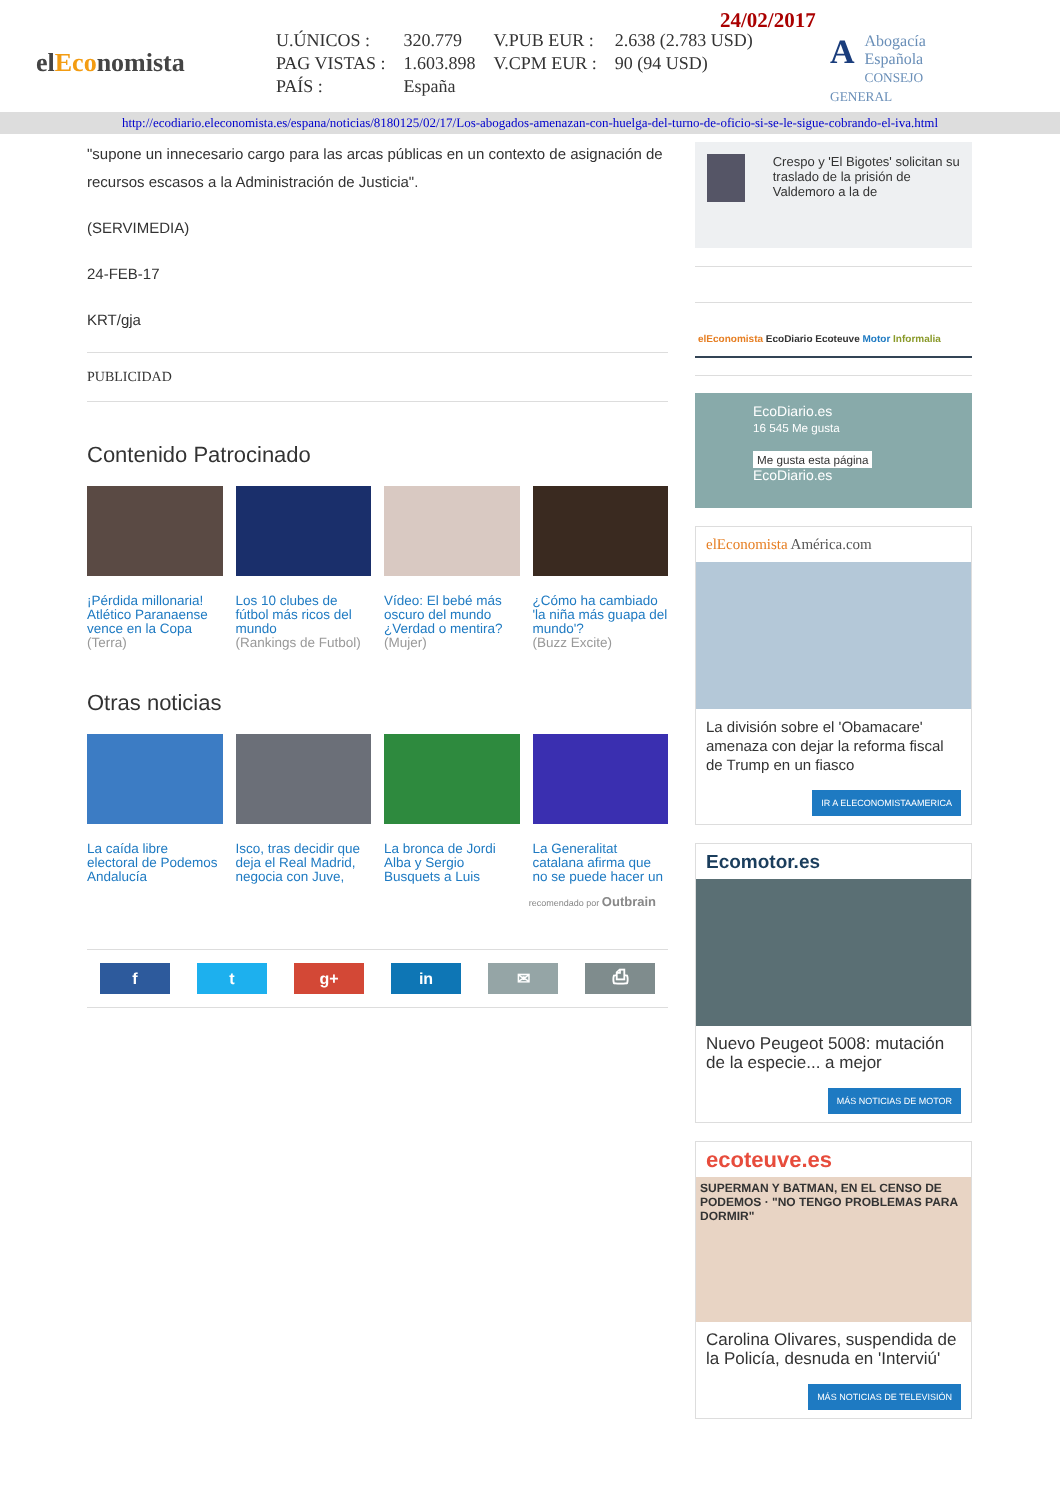elEconomista
24/02/2017
| U.ÚNICOS : | 320.779 | V.PUB EUR : | 2.638 (2.783 USD) |
| PAG VISTAS : | 1.603.898 | V.CPM EUR : | 90 (94 USD) |
| PAÍS : | España | | |
AAbogacía
Española
CONSEJO GENERAL
http://ecodiario.eleconomista.es/espana/noticias/8180125/02/17/Los-abogados-amenazan-con-huelga-del-turno-de-oficio-si-se-le-sigue-cobrando-el-iva.html
"supone un innecesario cargo para las arcas públicas en un contexto de asignación de recursos escasos a la Administración de Justicia".
(SERVIMEDIA)
24-FEB-17
KRT/gja
PUBLICIDAD
Contenido Patrocinado
¡Pérdida millonaria! Atlético Paranaense vence en la Copa
(Terra)
Los 10 clubes de fútbol más ricos del mundo
(Rankings de Futbol)
Vídeo: El bebé más oscuro del mundo ¿Verdad o mentira?
(Mujer)
¿Cómo ha cambiado 'la niña más guapa del mundo'?
(Buzz Excite)
Otras noticias
La caída libre electoral de Podemos Andalucía
Isco, tras decidir que deja el Real Madrid, negocia con Juve,
La bronca de Jordi Alba y Sergio Busquets a Luis
La Generalitat catalana afirma que no se puede hacer un
recomendado por Outbrain
f t g+ in ✉ ⎙
Crespo y 'El Bigotes' solicitan su traslado de la prisión de Valdemoro a la de
elEconomista EcoDiario Ecoteuve Motor Informalia
EcoDiario.es
16 545 Me gusta
Me gusta esta página EcoDiario.es
elEconomista América.com
La división sobre el 'Obamacare' amenaza con dejar la reforma fiscal de Trump en un fiasco
IR A ELECONOMISTAAMERICA
Ecomotor.es
Nuevo Peugeot 5008: mutación de la especie... a mejor
MÁS NOTICIAS DE MOTOR
ecoteuve.es
SUPERMAN Y BATMAN, EN EL CENSO DE PODEMOS · "NO TENGO PROBLEMAS PARA DORMIR"
Carolina Olivares, suspendida de la Policía, desnuda en 'Interviú'
MÁS NOTICIAS DE TELEVISIÓN